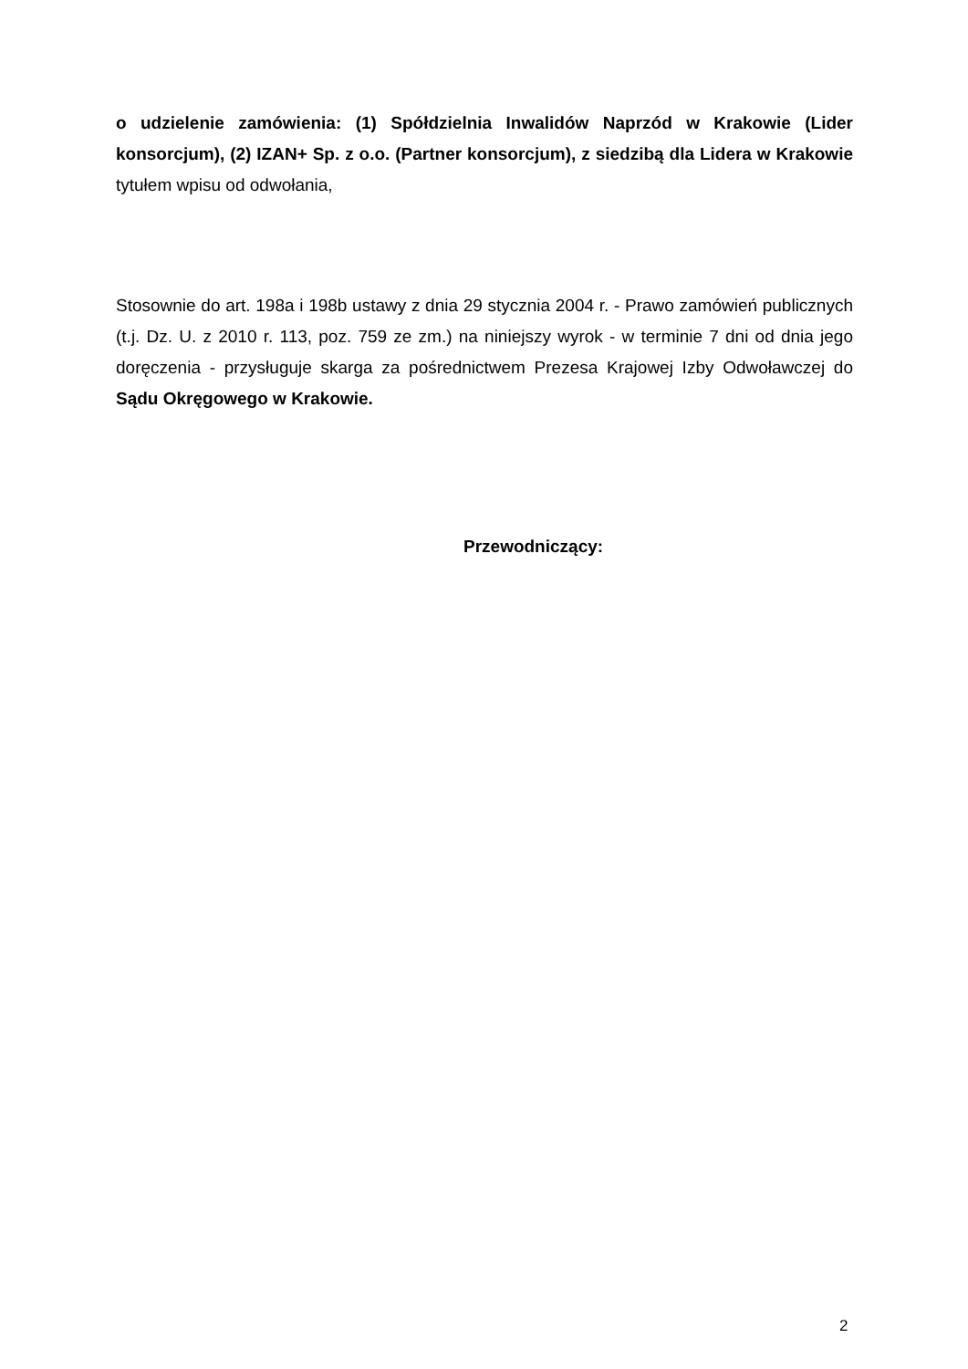o udzielenie zamówienia: (1) Spółdzielnia Inwalidów Naprzód w Krakowie (Lider konsorcjum), (2) IZAN+ Sp. z o.o. (Partner konsorcjum), z siedzibą dla Lidera w Krakowie tytułem wpisu od odwołania,
Stosownie do art. 198a i 198b ustawy z dnia 29 stycznia 2004 r. - Prawo zamówień publicznych (t.j. Dz. U. z 2010 r. 113, poz. 759 ze zm.) na niniejszy wyrok - w terminie 7 dni od dnia jego doręczenia - przysługuje skarga za pośrednictwem Prezesa Krajowej Izby Odwoławczej do Sądu Okręgowego w Krakowie.
Przewodniczący:
2